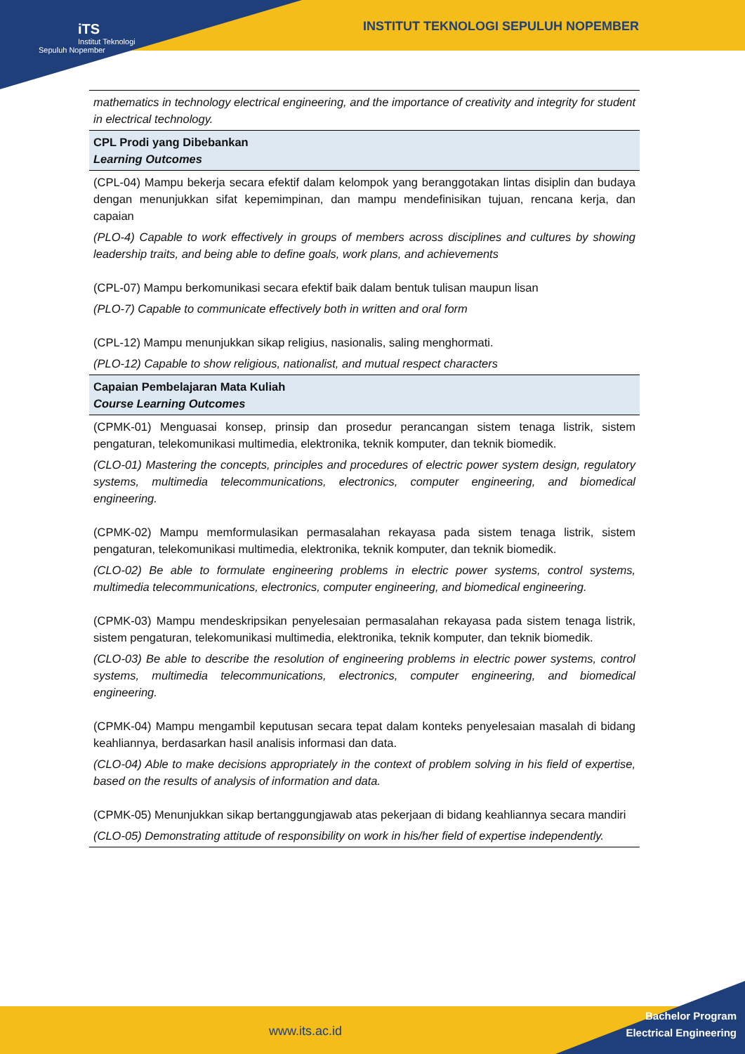INSTITUT TEKNOLOGI SEPULUH NOPEMBER
iTS
Institut Teknologi Sepuluh Nopember
| mathematics in technology electrical engineering, and the importance of creativity and integrity for student in electrical technology. |
| CPL Prodi yang Dibebankan Learning Outcomes |
| (CPL-04) Mampu bekerja secara efektif dalam kelompok yang beranggotakan lintas disiplin dan budaya dengan menunjukkan sifat kepemimpinan, dan mampu mendefinisikan tujuan, rencana kerja, dan capaian (PLO-4) Capable to work effectively in groups of members across disciplines and cultures by showing leadership traits, and being able to define goals, work plans, and achievements (CPL-07) Mampu berkomunikasi secara efektif baik dalam bentuk tulisan maupun lisan (PLO-7) Capable to communicate effectively both in written and oral form (CPL-12) Mampu menunjukkan sikap religius, nasionalis, saling menghormati. (PLO-12) Capable to show religious, nationalist, and mutual respect characters |
| Capaian Pembelajaran Mata Kuliah Course Learning Outcomes |
| (CPMK-01) Menguasai konsep, prinsip dan prosedur perancangan sistem tenaga listrik, sistem pengaturan, telekomunikasi multimedia, elektronika, teknik komputer, dan teknik biomedik. (CLO-01) Mastering the concepts, principles and procedures of electric power system design, regulatory systems, multimedia telecommunications, electronics, computer engineering, and biomedical engineering. (CPMK-02) Mampu memformulasikan permasalahan rekayasa pada sistem tenaga listrik, sistem pengaturan, telekomunikasi multimedia, elektronika, teknik komputer, dan teknik biomedik. (CLO-02) Be able to formulate engineering problems in electric power systems, control systems, multimedia telecommunications, electronics, computer engineering, and biomedical engineering. (CPMK-03) Mampu mendeskripsikan penyelesaian permasalahan rekayasa pada sistem tenaga listrik, sistem pengaturan, telekomunikasi multimedia, elektronika, teknik komputer, dan teknik biomedik. (CLO-03) Be able to describe the resolution of engineering problems in electric power systems, control systems, multimedia telecommunications, electronics, computer engineering, and biomedical engineering. (CPMK-04) Mampu mengambil keputusan secara tepat dalam konteks penyelesaian masalah di bidang keahliannya, berdasarkan hasil analisis informasi dan data. (CLO-04) Able to make decisions appropriately in the context of problem solving in his field of expertise, based on the results of analysis of information and data. (CPMK-05) Menunjukkan sikap bertanggungjawab atas pekerjaan di bidang keahliannya secara mandiri (CLO-05) Demonstrating attitude of responsibility on work in his/her field of expertise independently. |
www.its.ac.id
Bachelor Program
Electrical Engineering